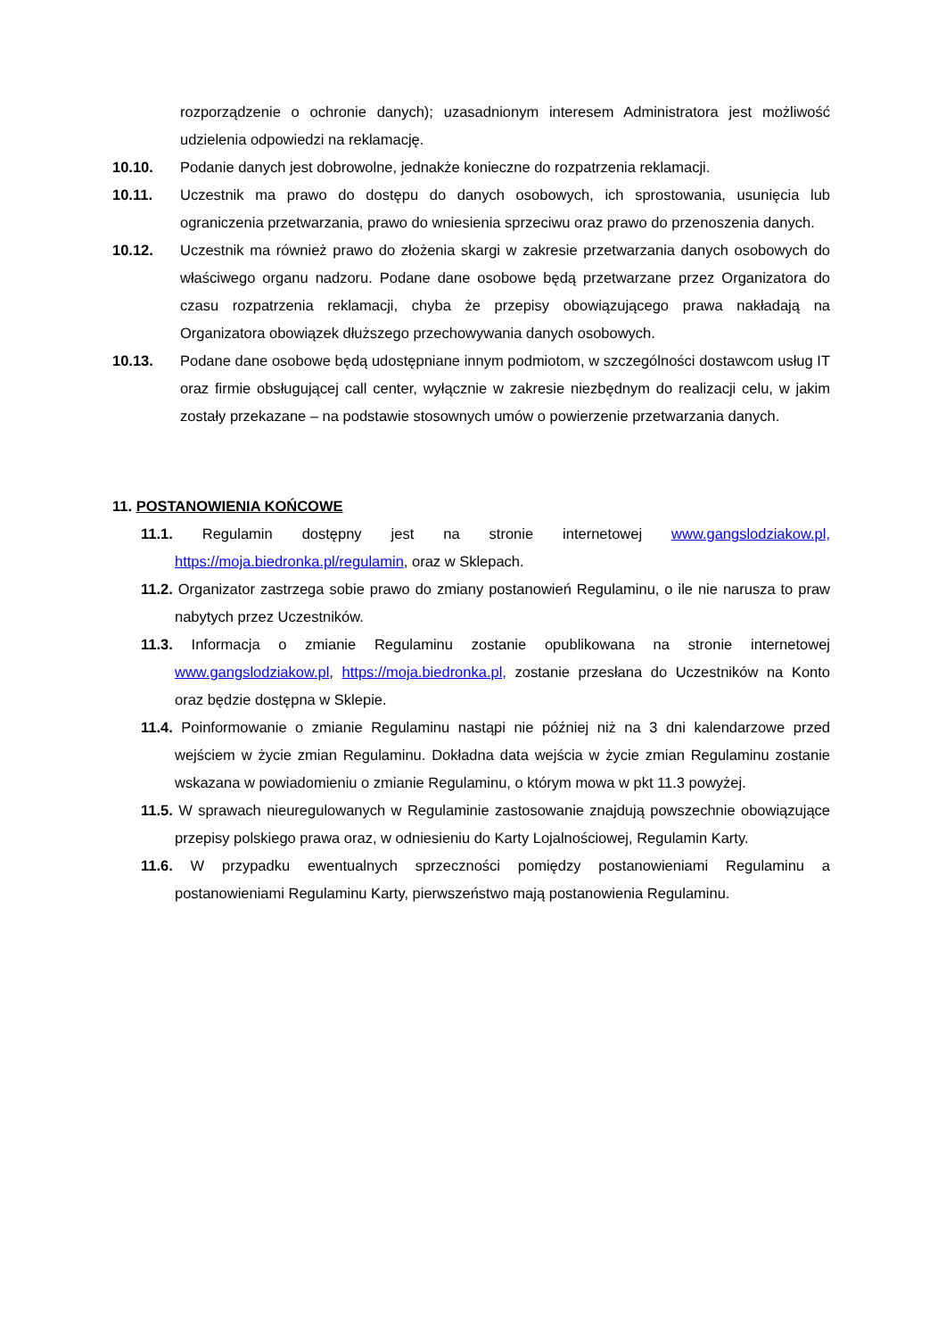rozporządzenie o ochronie danych); uzasadnionym interesem Administratora jest możliwość udzielenia odpowiedzi na reklamację.
10.10. Podanie danych jest dobrowolne, jednakże konieczne do rozpatrzenia reklamacji.
10.11. Uczestnik ma prawo do dostępu do danych osobowych, ich sprostowania, usunięcia lub ograniczenia przetwarzania, prawo do wniesienia sprzeciwu oraz prawo do przenoszenia danych.
10.12. Uczestnik ma również prawo do złożenia skargi w zakresie przetwarzania danych osobowych do właściwego organu nadzoru. Podane dane osobowe będą przetwarzane przez Organizatora do czasu rozpatrzenia reklamacji, chyba że przepisy obowiązującego prawa nakładają na Organizatora obowiązek dłuższego przechowywania danych osobowych.
10.13. Podane dane osobowe będą udostępniane innym podmiotom, w szczególności dostawcom usług IT oraz firmie obsługującej call center, wyłącznie w zakresie niezbędnym do realizacji celu, w jakim zostały przekazane – na podstawie stosownych umów o powierzenie przetwarzania danych.
11. POSTANOWIENIA KOŃCOWE
11.1. Regulamin dostępny jest na stronie internetowej www.gangslodziakow.pl, https://moja.biedronka.pl/regulamin, oraz w Sklepach.
11.2. Organizator zastrzega sobie prawo do zmiany postanowień Regulaminu, o ile nie narusza to praw nabytych przez Uczestników.
11.3. Informacja o zmianie Regulaminu zostanie opublikowana na stronie internetowej www.gangslodziakow.pl, https://moja.biedronka.pl, zostanie przesłana do Uczestników na Konto oraz będzie dostępna w Sklepie.
11.4. Poinformowanie o zmianie Regulaminu nastąpi nie później niż na 3 dni kalendarzowe przed wejściem w życie zmian Regulaminu. Dokładna data wejścia w życie zmian Regulaminu zostanie wskazana w powiadomieniu o zmianie Regulaminu, o którym mowa w pkt 11.3 powyżej.
11.5. W sprawach nieuregulowanych w Regulaminie zastosowanie znajdują powszechnie obowiązujące przepisy polskiego prawa oraz, w odniesieniu do Karty Lojalnościowej, Regulamin Karty.
11.6. W przypadku ewentualnych sprzeczności pomiędzy postanowieniami Regulaminu a postanowieniami Regulaminu Karty, pierwszeństwo mają postanowienia Regulaminu.